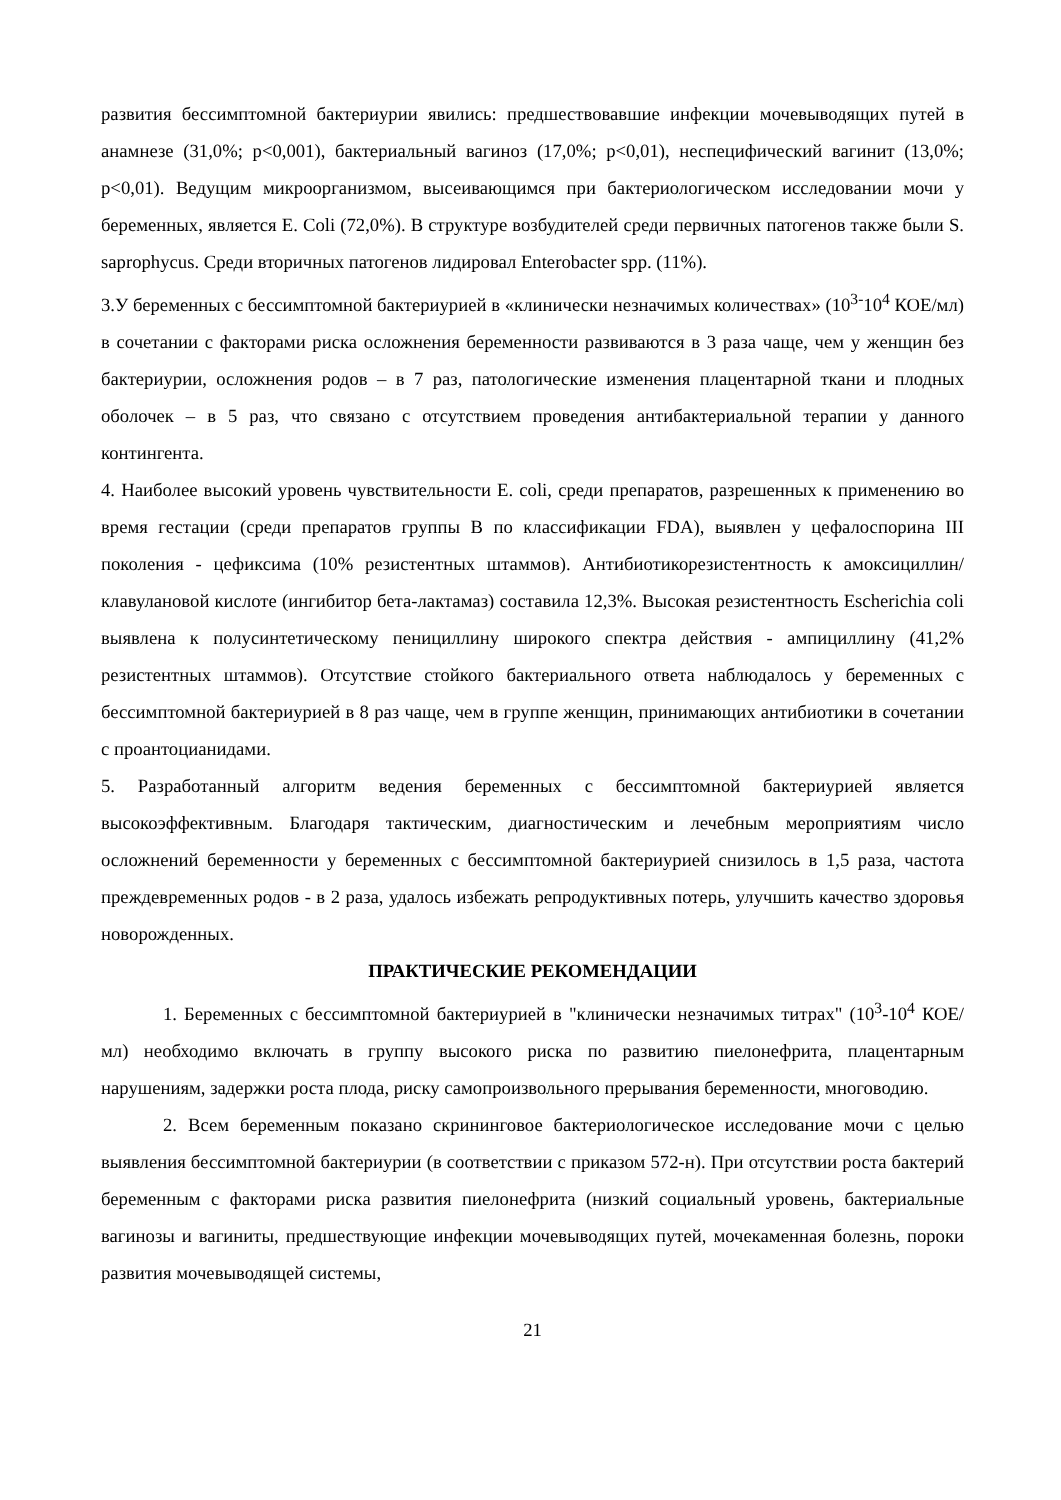развития бессимптомной бактериурии явились: предшествовавшие инфекции мочевыводящих путей в анамнезе (31,0%; р<0,001), бактериальный вагиноз (17,0%; р<0,01), неспецифический вагинит (13,0%; р<0,01). Ведущим микроорганизмом, высеивающимся при бактериологическом исследовании мочи у беременных, является E. Coli (72,0%). В структуре возбудителей среди первичных патогенов также были S. saprophycus. Среди вторичных патогенов лидировал Enterobacter spp. (11%).
3.У беременных с бессимптомной бактериурией в «клинически незначимых количествах» (10<sup>3-</sup>10<sup>4</sup> КОЕ/мл) в сочетании с факторами риска осложнения беременности развиваются в 3 раза чаще, чем у женщин без бактериурии, осложнения родов – в 7 раз, патологические изменения плацентарной ткани и плодных оболочек – в 5 раз, что связано с отсутствием проведения антибактериальной терапии у данного контингента.
4. Наиболее высокий уровень чувствительности E. coli, среди препаратов, разрешенных к применению во время гестации (среди препаратов группы B по классификации FDA), выявлен у цефалоспорина III поколения - цефиксима (10% резистентных штаммов). Антибиотикорезистентность к амоксициллин/клавулановой кислоте (ингибитор бета-лактамаз) составила 12,3%. Высокая резистентность Escherichia coli выявлена к полусинтетическому пенициллину широкого спектра действия - ампициллину (41,2% резистентных штаммов). Отсутствие стойкого бактериального ответа наблюдалось у беременных с бессимптомной бактериурией в 8 раз чаще, чем в группе женщин, принимающих антибиотики в сочетании с проантоцианидами.
5. Разработанный алгоритм ведения беременных с бессимптомной бактериурией является высокоэффективным. Благодаря тактическим, диагностическим и лечебным мероприятиям число осложнений беременности у беременных с бессимптомной бактериурией снизилось в 1,5 раза, частота преждевременных родов - в 2 раза, удалось избежать репродуктивных потерь, улучшить качество здоровья новорожденных.
ПРАКТИЧЕСКИЕ РЕКОМЕНДАЦИИ
1. Беременных с бессимптомной бактериурией в "клинически незначимых титрах" (10<sup>3</sup>-10<sup>4</sup> КОЕ/мл) необходимо включать в группу высокого риска по развитию пиелонефрита, плацентарным нарушениям, задержки роста плода, риску самопроизвольного прерывания беременности, многоводию.
2. Всем беременным показано скрининговое бактериологическое исследование мочи с целью выявления бессимптомной бактериурии (в соответствии с приказом 572-н). При отсутствии роста бактерий беременным с факторами риска развития пиелонефрита (низкий социальный уровень, бактериальные вагинозы и вагиниты, предшествующие инфекции мочевыводящих путей, мочекаменная болезнь, пороки развития мочевыводящей системы,
21